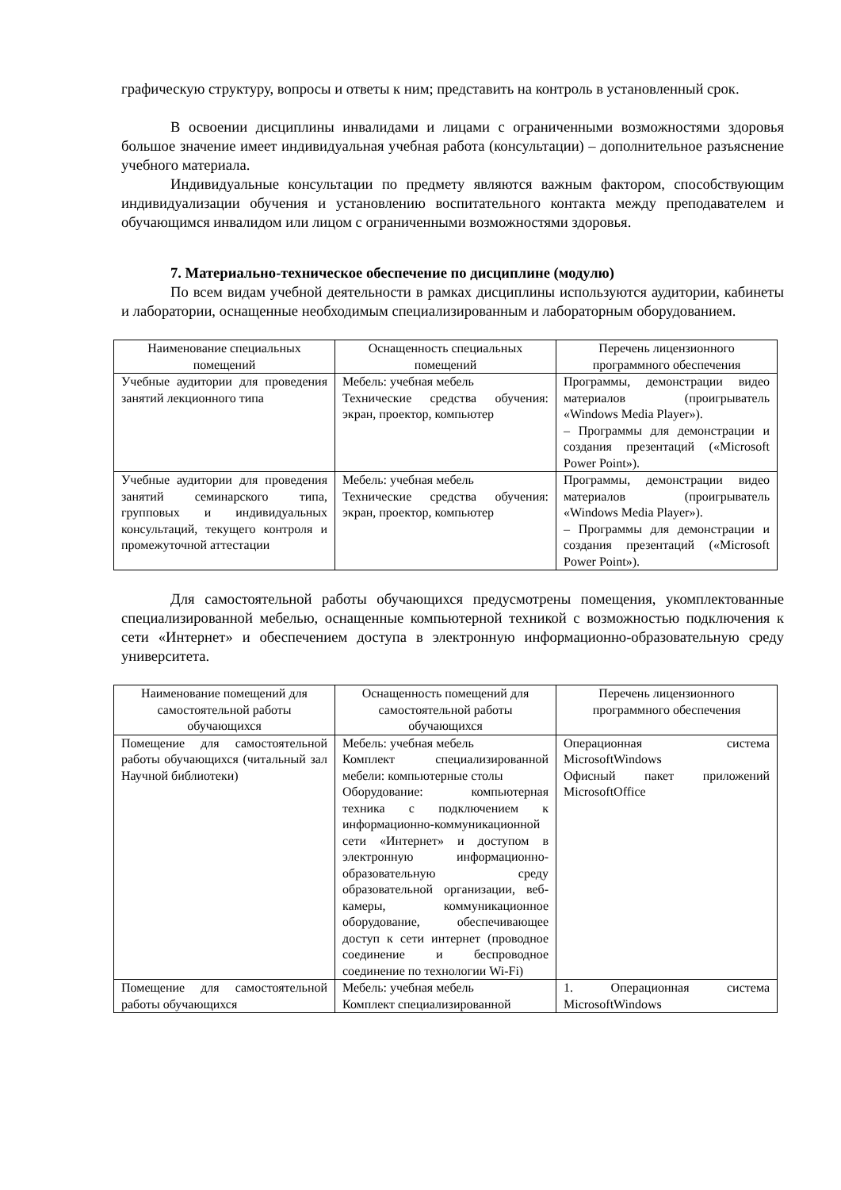графическую структуру, вопросы и ответы к ним; представить на контроль в установленный срок.
В освоении дисциплины инвалидами и лицами с ограниченными возможностями здоровья большое значение имеет индивидуальная учебная работа (консультации) – дополнительное разъяснение учебного материала.
Индивидуальные консультации по предмету являются важным фактором, способствующим индивидуализации обучения и установлению воспитательного контакта между преподавателем и обучающимся инвалидом или лицом с ограниченными возможностями здоровья.
7. Материально-техническое обеспечение по дисциплине (модулю)
По всем видам учебной деятельности в рамках дисциплины используются аудитории, кабинеты и лаборатории, оснащенные необходимым специализированным и лабораторным оборудованием.
| Наименование специальных помещений | Оснащенность специальных помещений | Перечень лицензионного программного обеспечения |
| --- | --- | --- |
| Учебные аудитории для проведения занятий лекционного типа | Мебель: учебная мебель Технические средства обучения: экран, проектор, компьютер | Программы, демонстрации видео материалов (проигрыватель «Windows Media Player»). – Программы для демонстрации и создания презентаций («Microsoft Power Point»). |
| Учебные аудитории для проведения занятий семинарского типа, групповых и индивидуальных консультаций, текущего контроля и промежуточной аттестации | Мебель: учебная мебель Технические средства обучения: экран, проектор, компьютер | Программы, демонстрации видео материалов (проигрыватель «Windows Media Player»). – Программы для демонстрации и создания презентаций («Microsoft Power Point»). |
Для самостоятельной работы обучающихся предусмотрены помещения, укомплектованные специализированной мебелью, оснащенные компьютерной техникой с возможностью подключения к сети «Интернет» и обеспечением доступа в электронную информационно-образовательную среду университета.
| Наименование помещений для самостоятельной работы обучающихся | Оснащенность помещений для самостоятельной работы обучающихся | Перечень лицензионного программного обеспечения |
| --- | --- | --- |
| Помещение для самостоятельной работы обучающихся (читальный зал Научной библиотеки) | Мебель: учебная мебель Комплект специализированной мебели: компьютерные столы Оборудование: компьютерная техника с подключением к информационно-коммуникационной сети «Интернет» и доступом в электронную информационно-образовательную среду образовательной организации, веб-камеры, коммуникационное оборудование, обеспечивающее доступ к сети интернет (проводное соединение и беспроводное соединение по технологии Wi-Fi) | Операционная система MicrosoftWindows Офисный пакет приложений MicrosoftOffice |
| Помещение для самостоятельной работы обучающихся | Мебель: учебная мебель Комплект специализированной | 1. Операционная система MicrosoftWindows |